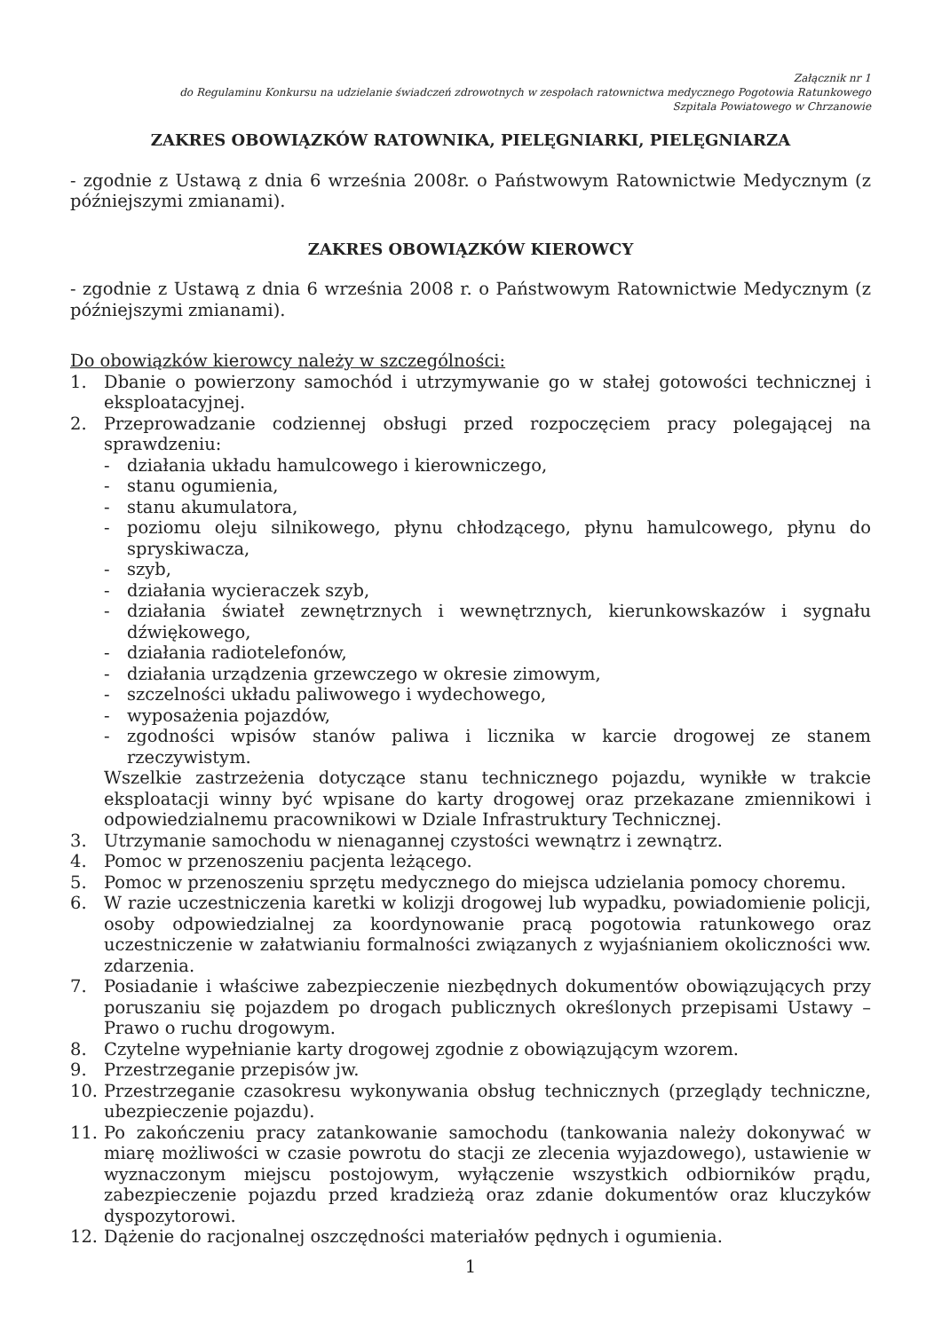Załącznik nr 1
do Regulaminu Konkursu na udzielanie świadczeń zdrowotnych w zespołach ratownictwa medycznego Pogotowia Ratunkowego
Szpitala Powiatowego w Chrzanowie
ZAKRES OBOWIĄZKÓW RATOWNIKA, PIELĘGNIARKI, PIELĘGNIARZA
- zgodnie z Ustawą z dnia 6 września 2008r. o Państwowym Ratownictwie Medycznym (z późniejszymi zmianami).
ZAKRES OBOWIĄZKÓW KIEROWCY
- zgodnie z Ustawą z dnia 6 września 2008 r. o Państwowym Ratownictwie Medycznym (z późniejszymi zmianami).
Do obowiązków kierowcy należy w szczególności:
1. Dbanie o powierzony samochód i utrzymywanie go w stałej gotowości technicznej i eksploatacyjnej.
2. Przeprowadzanie codziennej obsługi przed rozpoczęciem pracy polegającej na sprawdzeniu:
- działania układu hamulcowego i kierowniczego,
- stanu ogumienia,
- stanu akumulatora,
- poziomu oleju silnikowego, płynu chłodzącego, płynu hamulcowego, płynu do spryskiwacza,
- szyb,
- działania wycieraczek szyb,
- działania świateł zewnętrznych i wewnętrznych, kierunkowskazów i sygnału dźwiękowego,
- działania radiotelefonów,
- działania urządzenia grzewczego w okresie zimowym,
- szczelności układu paliwowego i wydechowego,
- wyposażenia pojazdów,
- zgodności wpisów stanów paliwa i licznika w karcie drogowej ze stanem rzeczywistym.
Wszelkie zastrzeżenia dotyczące stanu technicznego pojazdu, wynikłe w trakcie eksploatacji winny być wpisane do karty drogowej oraz przekazane zmiennikowi i odpowiedzialnemu pracownikowi w Dziale Infrastruktury Technicznej.
3. Utrzymanie samochodu w nienagannej czystości wewnątrz i zewnątrz.
4. Pomoc w przenoszeniu pacjenta leżącego.
5. Pomoc w przenoszeniu sprzętu medycznego do miejsca udzielania pomocy choremu.
6. W razie uczestniczenia karetki w kolizji drogowej lub wypadku, powiadomienie policji, osoby odpowiedzialnej za koordynowanie pracą pogotowia ratunkowego oraz uczestniczenie w załatwianiu formalności związanych z wyjaśnianiem okoliczności ww. zdarzenia.
7. Posiadanie i właściwe zabezpieczenie niezbędnych dokumentów obowiązujących przy poruszaniu się pojazdem po drogach publicznych określonych przepisami Ustawy – Prawo o ruchu drogowym.
8. Czytelne wypełnianie karty drogowej zgodnie z obowiązującym wzorem.
9. Przestrzeganie przepisów jw.
10. Przestrzeganie czasokresu wykonywania obsług technicznych (przeglądy techniczne, ubezpieczenie pojazdu).
11. Po zakończeniu pracy zatankowanie samochodu (tankowania należy dokonywać w miarę możliwości w czasie powrotu do stacji ze zlecenia wyjazdowego), ustawienie w wyznaczonym miejscu postojowym, wyłączenie wszystkich odbiorników prądu, zabezpieczenie pojazdu przed kradzieżą oraz zdanie dokumentów oraz kluczyków dyspozytorowi.
12. Dążenie do racjonalnej oszczędności materiałów pędnych i ogumienia.
1